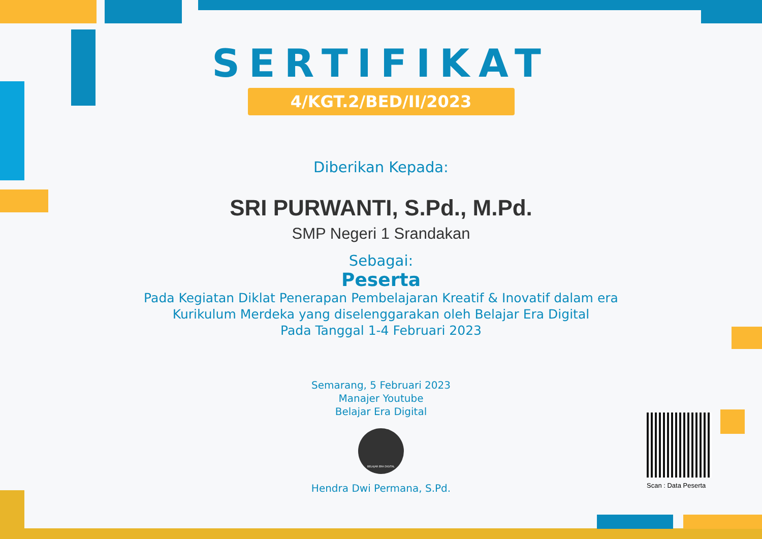SERTIFIKAT
4/KGT.2/BED/II/2023
Diberikan Kepada:
SRI PURWANTI, S.Pd., M.Pd.
SMP Negeri 1 Srandakan
Sebagai:
Peserta
Pada Kegiatan Diklat Penerapan Pembelajaran Kreatif & Inovatif dalam era
Kurikulum Merdeka yang diselenggarakan oleh Belajar Era Digital
Pada Tanggal 1-4 Februari 2023
Semarang, 5 Februari 2023
Manajer Youtube
Belajar Era Digital
BELAJAR ERA DIGITAL
Hendra Dwi Permana, S.Pd.
Scan : Data Peserta